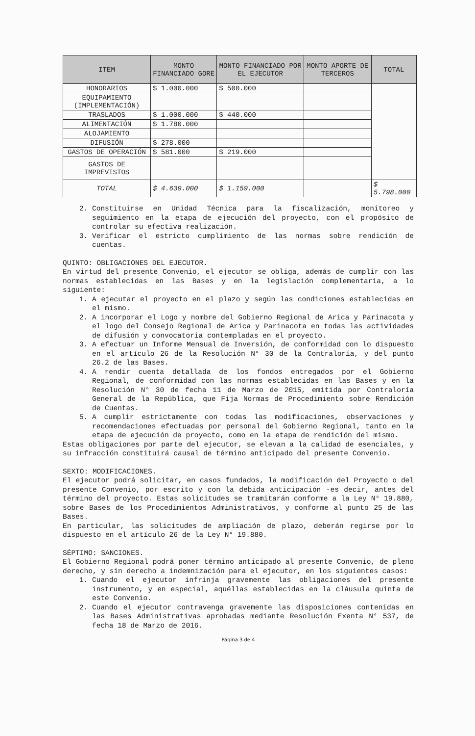| ITEM | MONTO FINANCIADO GORE | MONTO FINANCIADO POR EL EJECUTOR | MONTO APORTE DE TERCEROS | TOTAL |
| --- | --- | --- | --- | --- |
| HONORARIOS | $ 1.000.000 | $ 500.000 | | |
| EQUIPAMIENTO (IMPLEMENTACIÓN) | | | | |
| TRASLADOS | $ 1.000.000 | $ 440.000 | | |
| ALIMENTACIÓN | $ 1.780.000 | | | |
| ALOJAMIENTO | | | | |
| DIFUSIÓN | $ 278.000 | | | |
| GASTOS DE OPERACIÓN | $ 581.000 | $ 219.000 | | |
| GASTOS DE IMPREVISTOS | | | | |
| TOTAL | $ 4.639.000 | $ 1.159.000 | | $ 5.798.000 |
2. Constituirse en Unidad Técnica para la fiscalización, monitoreo y seguimiento en la etapa de ejecución del proyecto, con el propósito de controlar su efectiva realización.
3. Verificar el estricto cumplimiento de las normas sobre rendición de cuentas.
QUINTO: OBLIGACIONES DEL EJECUTOR.
En virtud del presente Convenio, el ejecutor se obliga, además de cumplir con las normas establecidas en las Bases y en la legislación complementaria, a lo siguiente:
1. A ejecutar el proyecto en el plazo y según las condiciones establecidas en el mismo.
2. A incorporar el Logo y nombre del Gobierno Regional de Arica y Parinacota y el logo del Consejo Regional de Arica y Parinacota en todas las actividades de difusión y convocatoria contempladas en el proyecto.
3. A efectuar un Informe Mensual de Inversión, de conformidad con lo dispuesto en el artículo 26 de la Resolución N° 30 de la Contraloría, y del punto 26.2 de las Bases.
4. A rendir cuenta detallada de los fondos entregados por el Gobierno Regional, de conformidad con las normas establecidas en las Bases y en la Resolución N° 30 de fecha 11 de Marzo de 2015, emitida por Contraloría General de la República, que Fija Normas de Procedimiento sobre Rendición de Cuentas.
5. A cumplir estrictamente con todas las modificaciones, observaciones y recomendaciones efectuadas por personal del Gobierno Regional, tanto en la etapa de ejecución de proyecto, como en la etapa de rendición del mismo.
Estas obligaciones por parte del ejecutor, se elevan a la calidad de esenciales, y su infracción constituirá causal de término anticipado del presente Convenio.
SEXTO: MODIFICACIONES.
El ejecutor podrá solicitar, en casos fundados, la modificación del Proyecto o del presente Convenio, por escrito y con la debida anticipación -es decir, antes del término del proyecto. Estas solicitudes se tramitarán conforme a la Ley N° 19.880, sobre Bases de los Procedimientos Administrativos, y conforme al punto 25 de las Bases.
En particular, las solicitudes de ampliación de plazo, deberán regirse por lo dispuesto en el artículo 26 de la Ley N° 19.880.
SÉPTIMO: SANCIONES.
El Gobierno Regional podrá poner término anticipado al presente Convenio, de pleno derecho, y sin derecho a indemnización para el ejecutor, en los siguientes casos:
1. Cuando el ejecutor infrinja gravemente las obligaciones del presente instrumento, y en especial, aquéllas establecidas en la cláusula quinta de este Convenio.
2. Cuando el ejecutor contravenga gravemente las disposiciones contenidas en las Bases Administrativas aprobadas mediante Resolución Exenta N° 537, de fecha 18 de Marzo de 2016.
Página 3 de 4